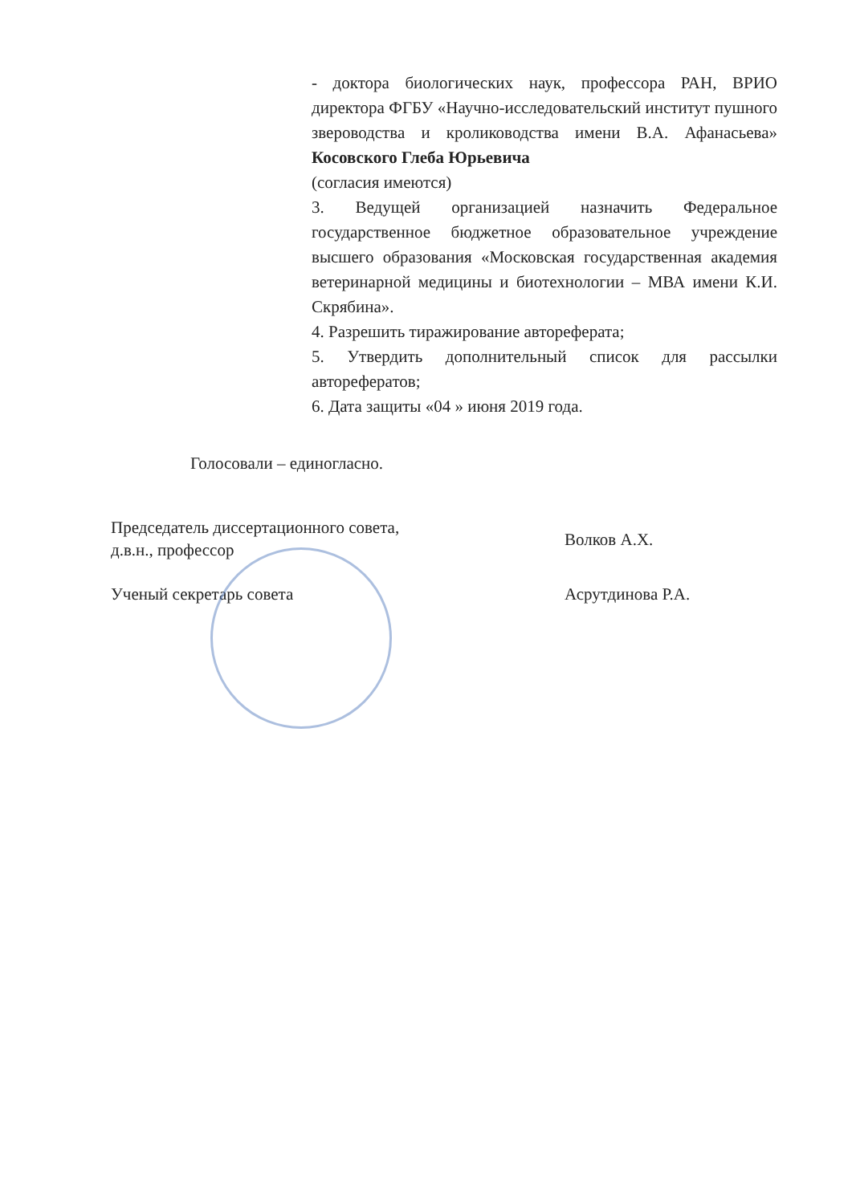- доктора биологических наук, профессора РАН, ВРИО директора ФГБУ «Научно-исследовательский институт пушного звероводства и кролиководства имени В.А. Афанасьева» Косовского Глеба Юрьевича
(согласия имеются)
3. Ведущей организацией назначить Федеральное государственное бюджетное образовательное учреждение высшего образования «Московская государственная академия ветеринарной медицины и биотехнологии – МВА имени К.И. Скрябина».
4. Разрешить тиражирование автореферата;
5. Утвердить дополнительный список для рассылки авторефератов;
6. Дата защиты «04 » июня 2019 года.
Голосовали – единогласно.
Председатель диссертационного совета,
д.в.н., профессор
Волков А.Х.
Ученый секретарь совета Асрутдинова Р.А.